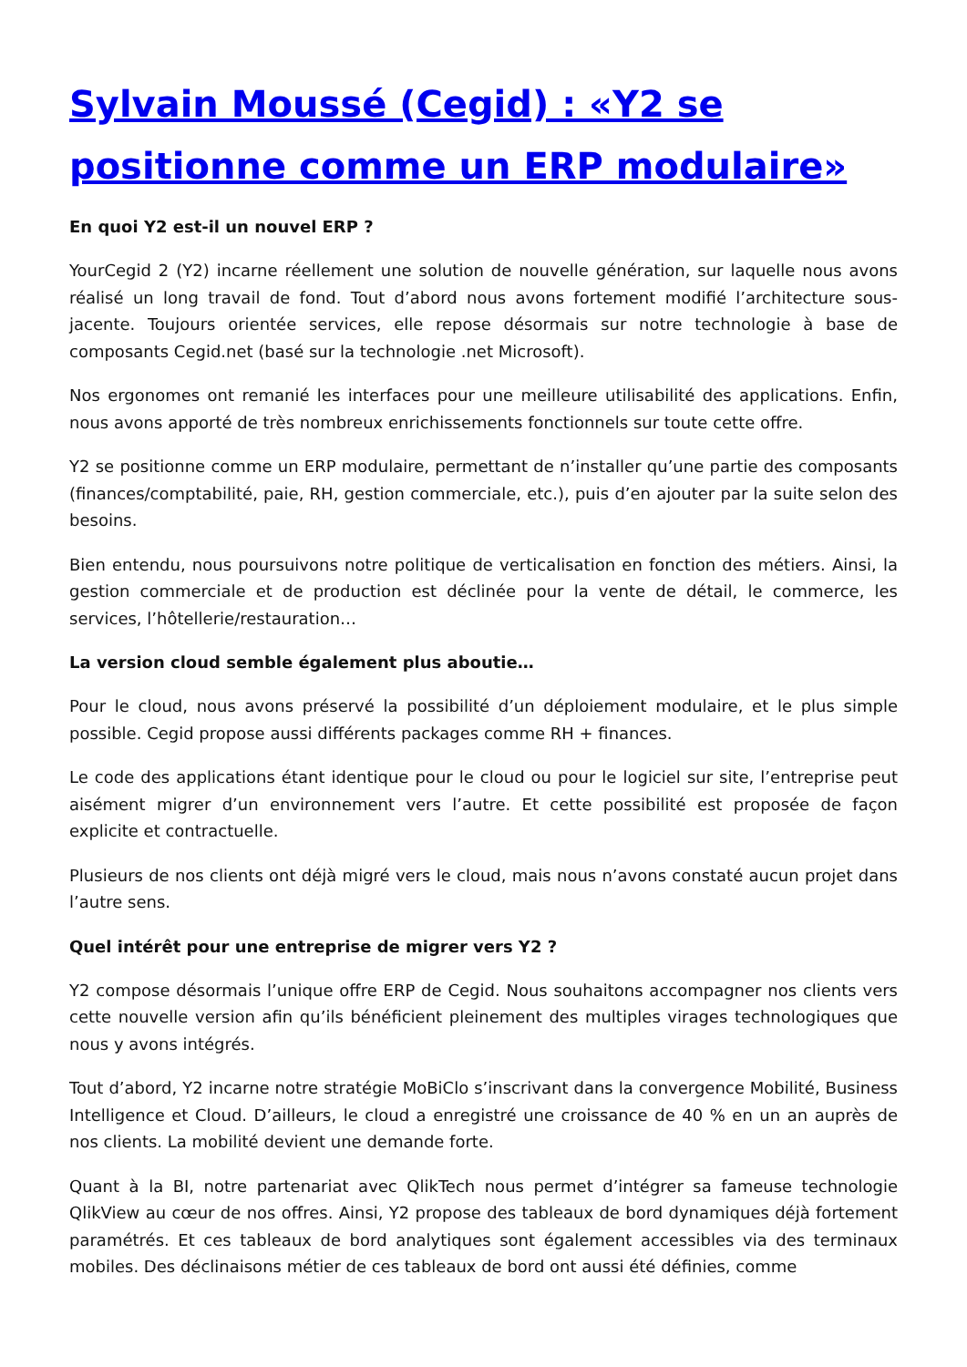Sylvain Moussé (Cegid) : «Y2 se positionne comme un ERP modulaire»
En quoi Y2 est-il un nouvel ERP ?
YourCegid 2 (Y2) incarne réellement une solution de nouvelle génération, sur laquelle nous avons réalisé un long travail de fond. Tout d’abord nous avons fortement modifié l’architecture sous-jacente. Toujours orientée services, elle repose désormais sur notre technologie à base de composants Cegid.net (basé sur la technologie .net Microsoft).
Nos ergonomes ont remanié les interfaces pour une meilleure utilisabilité des applications. Enfin, nous avons apporté de très nombreux enrichissements fonctionnels sur toute cette offre.
Y2 se positionne comme un ERP modulaire, permettant de n’installer qu’une partie des composants (finances/comptabilité, paie, RH, gestion commerciale, etc.), puis d’en ajouter par la suite selon des besoins.
Bien entendu, nous poursuivons notre politique de verticalisation en fonction des métiers. Ainsi, la gestion commerciale et de production est déclinée pour la vente de détail, le commerce, les services, l’hôtellerie/restauration…
La version cloud semble également plus aboutie…
Pour le cloud, nous avons préservé la possibilité d’un déploiement modulaire, et le plus simple possible. Cegid propose aussi différents packages comme RH + finances.
Le code des applications étant identique pour le cloud ou pour le logiciel sur site, l’entreprise peut aisément migrer d’un environnement vers l’autre. Et cette possibilité est proposée de façon explicite et contractuelle.
Plusieurs de nos clients ont déjà migré vers le cloud, mais nous n’avons constaté aucun projet dans l’autre sens.
Quel intérêt pour une entreprise de migrer vers Y2 ?
Y2 compose désormais l’unique offre ERP de Cegid. Nous souhaitons accompagner nos clients vers cette nouvelle version afin qu’ils bénéficient pleinement des multiples virages technologiques que nous y avons intégrés.
Tout d’abord, Y2 incarne notre stratégie MoBiClo s’inscrivant dans la convergence Mobilité, Business Intelligence et Cloud. D’ailleurs, le cloud a enregistré une croissance de 40 % en un an auprès de nos clients. La mobilité devient une demande forte.
Quant à la BI, notre partenariat avec QlikTech nous permet d’intégrer sa fameuse technologie QlikView au cœur de nos offres. Ainsi, Y2 propose des tableaux de bord dynamiques déjà fortement paramétrés. Et ces tableaux de bord analytiques sont également accessibles via des terminaux mobiles. Des déclinaisons métier de ces tableaux de bord ont aussi été définies, comme